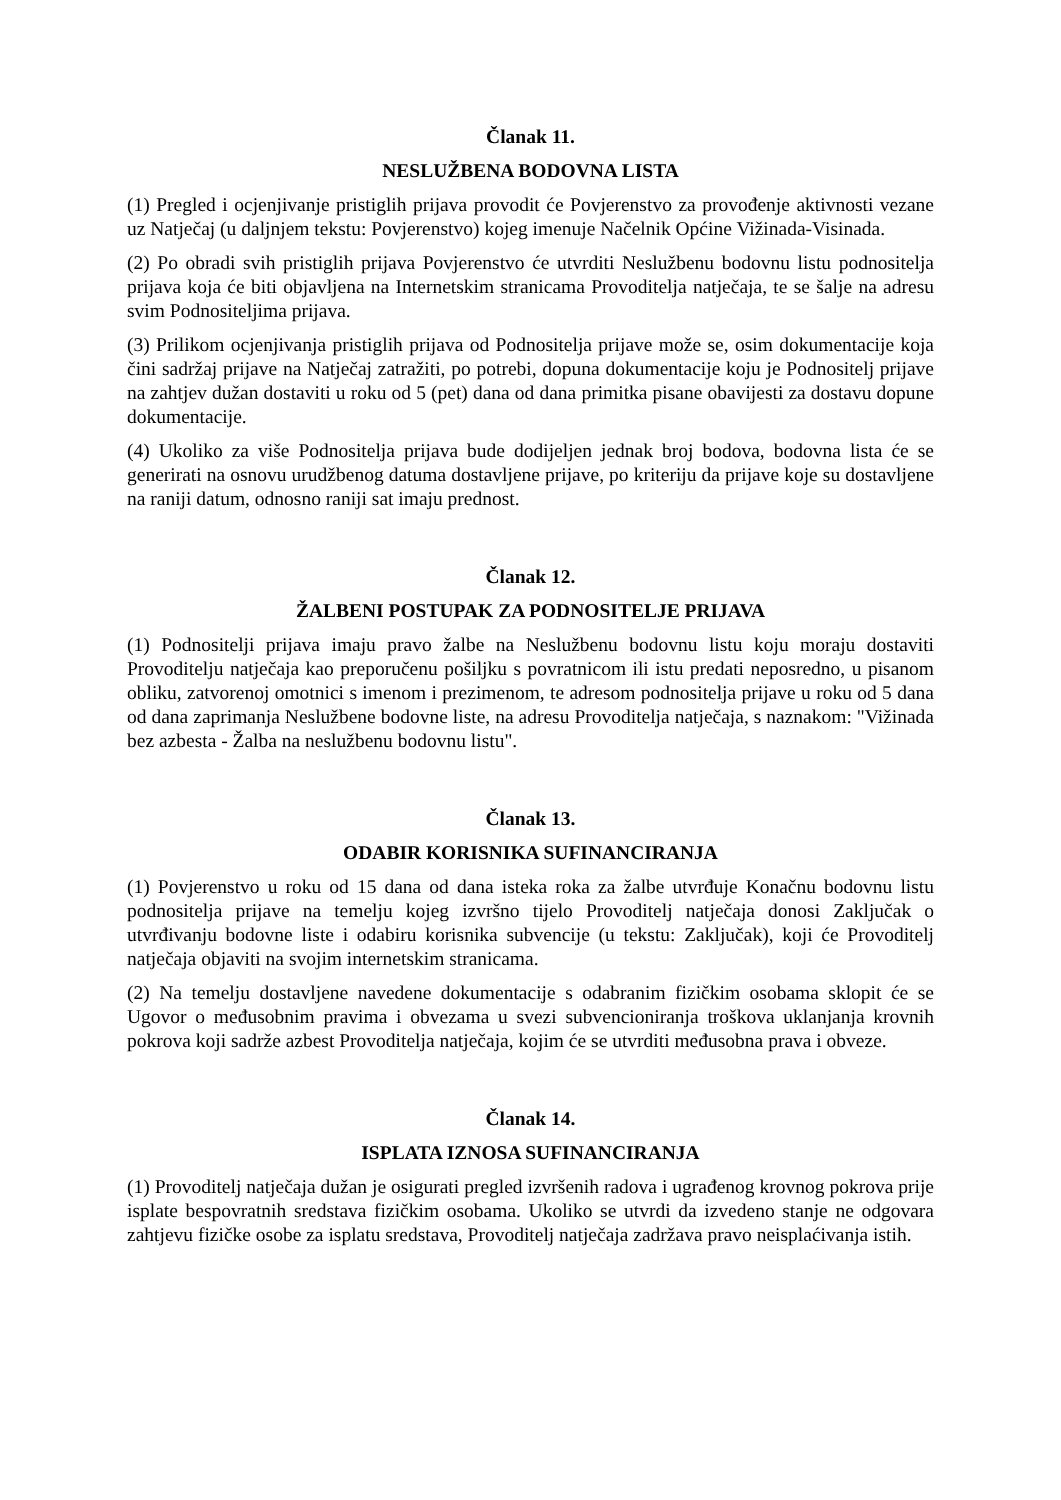Članak 11.
NESLUŽBENA BODOVNA LISTA
(1) Pregled i ocjenjivanje pristiglih prijava provodit će Povjerenstvo za provođenje aktivnosti vezane uz Natječaj (u daljnjem tekstu: Povjerenstvo) kojeg imenuje Načelnik Općine Vižinada-Visinada.
(2) Po obradi svih pristiglih prijava Povjerenstvo će utvrditi Neslužbenu bodovnu listu podnositelja prijava koja će biti objavljena na Internetskim stranicama Provoditelja natječaja, te se šalje na adresu svim Podnositeljima prijava.
(3) Prilikom ocjenjivanja pristiglih prijava od Podnositelja prijave može se, osim dokumentacije koja čini sadržaj prijave na Natječaj zatražiti, po potrebi, dopuna dokumentacije koju je Podnositelj prijave na zahtjev dužan dostaviti u roku od 5 (pet) dana od dana primitka pisane obavijesti za dostavu dopune dokumentacije.
(4) Ukoliko za više Podnositelja prijava bude dodijeljen jednak broj bodova, bodovna lista će se generirati na osnovu urudžbenog datuma dostavljene prijave, po kriteriju da prijave koje su dostavljene na raniji datum, odnosno raniji sat imaju prednost.
Članak 12.
ŽALBENI POSTUPAK ZA PODNOSITELJE PRIJAVA
(1) Podnositelji prijava imaju pravo žalbe na Neslužbenu bodovnu listu koju moraju dostaviti Provoditelju natječaja kao preporučenu pošiljku s povratnicom ili istu predati neposredno, u pisanom obliku, zatvorenoj omotnici s imenom i prezimenom, te adresom podnositelja prijave u roku od 5 dana od dana zaprimanja Neslužbene bodovne liste, na adresu Provoditelja natječaja, s naznakom: "Vižinada bez azbesta - Žalba na neslužbenu bodovnu listu".
Članak 13.
ODABIR KORISNIKA SUFINANCIRANJA
(1) Povjerenstvo u roku od 15 dana od dana isteka roka za žalbe utvrđuje Konačnu bodovnu listu podnositelja prijave na temelju kojeg izvršno tijelo Provoditelj natječaja donosi Zaključak o utvrđivanju bodovne liste i odabiru korisnika subvencije (u tekstu: Zaključak), koji će Provoditelj natječaja objaviti na svojim internetskim stranicama.
(2) Na temelju dostavljene navedene dokumentacije s odabranim fizičkim osobama sklopit će se Ugovor o međusobnim pravima i obvezama u svezi subvencioniranja troškova uklanjanja krovnih pokrova koji sadrže azbest Provoditelja natječaja, kojim će se utvrditi međusobna prava i obveze.
Članak 14.
ISPLATA IZNOSA SUFINANCIRANJA
(1) Provoditelj natječaja dužan je osigurati pregled izvršenih radova i ugrađenog krovnog pokrova prije isplate bespovratnih sredstava fizičkim osobama. Ukoliko se utvrdi da izvedeno stanje ne odgovara zahtjevu fizičke osobe za isplatu sredstava, Provoditelj natječaja zadržava pravo neisplaćivanja istih.